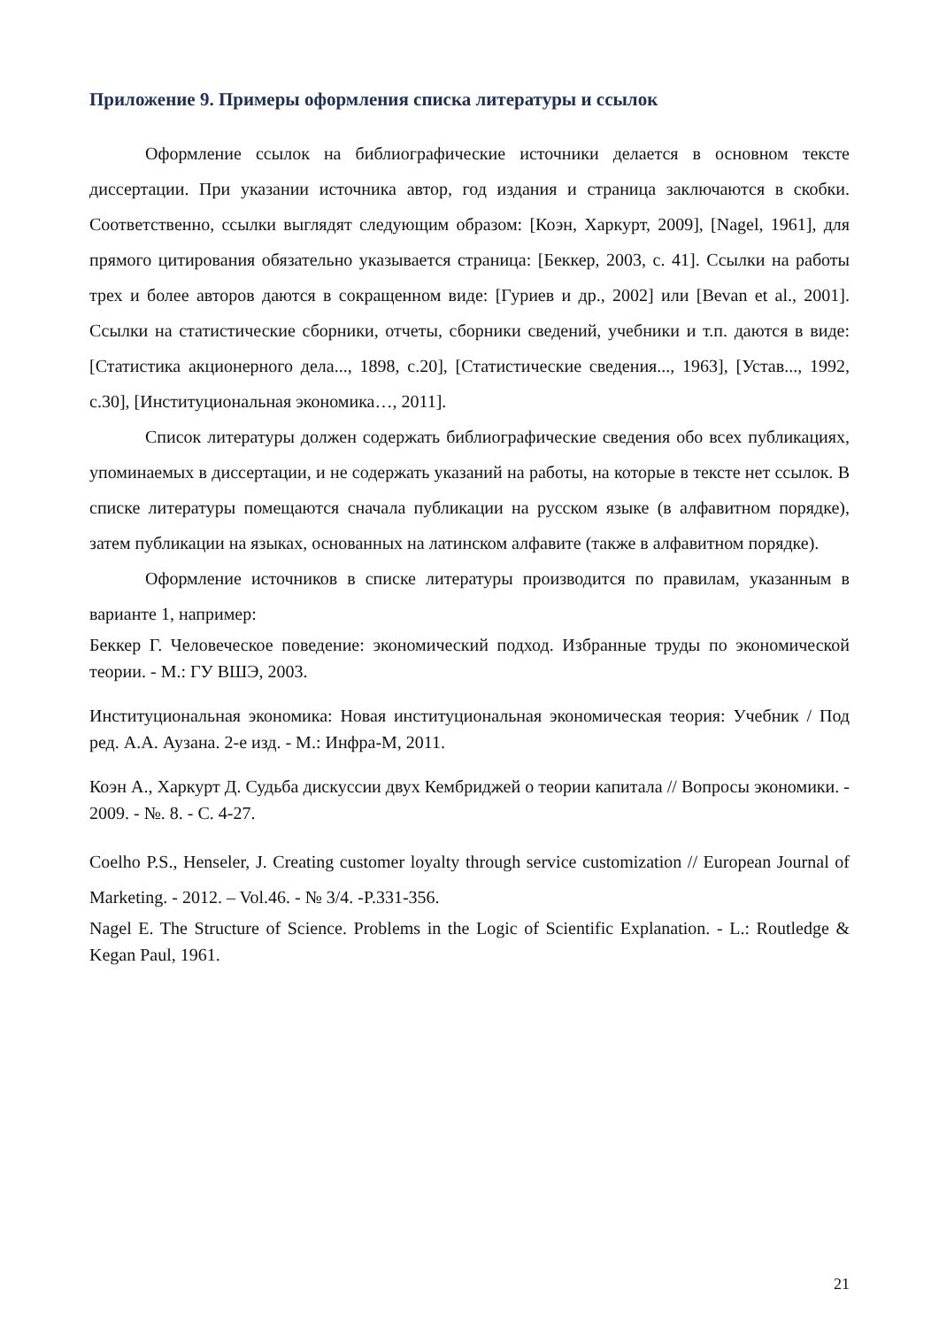Приложение 9. Примеры оформления списка литературы и ссылок
Оформление ссылок на библиографические источники делается в основном тексте диссертации. При указании источника автор, год издания и страница заключаются в скобки. Соответственно, ссылки выглядят следующим образом: [Коэн, Харкурт, 2009], [Nagel, 1961], для прямого цитирования обязательно указывается страница: [Беккер, 2003, с. 41]. Ссылки на работы трех и более авторов даются в сокращенном виде: [Гуриев и др., 2002] или [Bevan et al., 2001]. Ссылки на статистические сборники, отчеты, сборники сведений, учебники и т.п. даются в виде: [Статистика акционерного дела..., 1898, с.20], [Статистические сведения..., 1963], [Устав..., 1992, с.30], [Институциональная экономика…, 2011].
Список литературы должен содержать библиографические сведения обо всех публикациях, упоминаемых в диссертации, и не содержать указаний на работы, на которые в тексте нет ссылок. В списке литературы помещаются сначала публикации на русском языке (в алфавитном порядке), затем публикации на языках, основанных на латинском алфавите (также в алфавитном порядке).
Оформление источников в списке литературы производится по правилам, указанным в варианте 1, например:
Беккер Г. Человеческое поведение: экономический подход. Избранные труды по экономической теории. - М.: ГУ ВШЭ, 2003.
Институциональная экономика: Новая институциональная экономическая теория: Учебник / Под ред. А.А. Аузана. 2-е изд. - М.: Инфра-М, 2011.
Коэн А., Харкурт Д. Судьба дискуссии двух Кембриджей о теории капитала // Вопросы экономики. - 2009. - №. 8. - С. 4-27.
Coelho P.S., Henseler, J. Creating customer loyalty through service customization // European Journal of Marketing. - 2012. – Vol.46. - № 3/4. -P.331-356.
Nagel E. The Structure of Science. Problems in the Logic of Scientific Explanation. - L.: Routledge & Kegan Paul, 1961.
21